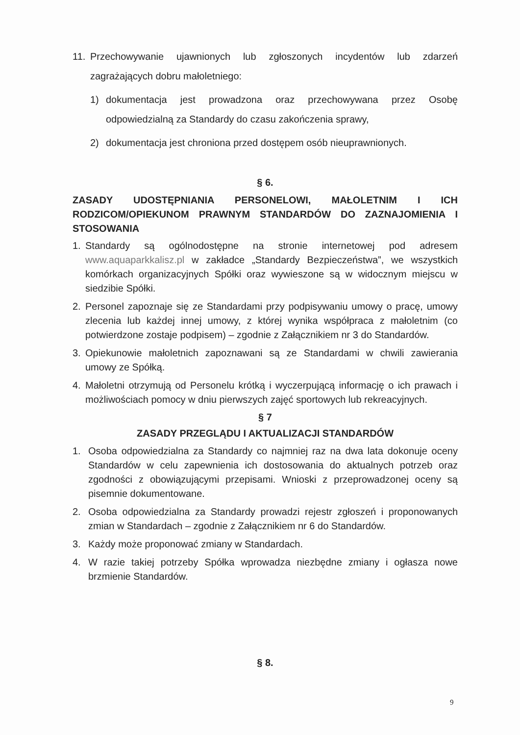11. Przechowywanie ujawnionych lub zgłoszonych incydentów lub zdarzeń zagrażających dobru małoletniego:
1) dokumentacja jest prowadzona oraz przechowywana przez Osobę odpowiedzialną za Standardy do czasu zakończenia sprawy,
2) dokumentacja jest chroniona przed dostępem osób nieuprawnionych.
§ 6.
ZASADY UDOSTĘPNIANIA PERSONELOWI, MAŁOLETNIM I ICH RODZICOM/OPIEKUNOM PRAWNYM STANDARDÓW DO ZAZNAJOMIENIA I STOSOWANIA
1. Standardy są ogólnodostępne na stronie internetowej pod adresem www.aquaparkkalisz.pl w zakładce „Standardy Bezpieczeństwa”, we wszystkich komórkach organizacyjnych Spółki oraz wywieszone są w widocznym miejscu w siedzibie Spółki.
2. Personel zapoznaje się ze Standardami przy podpisywaniu umowy o pracę, umowy zlecenia lub każdej innej umowy, z której wynika współpraca z małoletnim (co potwierdzone zostaje podpisem) – zgodnie z Załącznikiem nr 3 do Standardów.
3. Opiekunowie małoletnich zapoznawani są ze Standardami w chwili zawierania umowy ze Spółką.
4. Małoletni otrzymują od Personelu krótką i wyczerpującą informację o ich prawach i możliwościach pomocy w dniu pierwszych zajęć sportowych lub rekreacyjnych.
§ 7
ZASADY PRZEGLĄDU I AKTUALIZACJI STANDARDÓW
1. Osoba odpowiedzialna za Standardy co najmniej raz na dwa lata dokonuje oceny Standardów w celu zapewnienia ich dostosowania do aktualnych potrzeb oraz zgodności z obowiązującymi przepisami. Wnioski z przeprowadzonej oceny są pisemnie dokumentowane.
2. Osoba odpowiedzialna za Standardy prowadzi rejestr zgłoszeń i proponowanych zmian w Standardach – zgodnie z Załącznikiem nr 6 do Standardów.
3. Każdy może proponować zmiany w Standardach.
4. W razie takiej potrzeby Spółka wprowadza niezbędne zmiany i ogłasza nowe brzmienie Standardów.
§ 8.
9